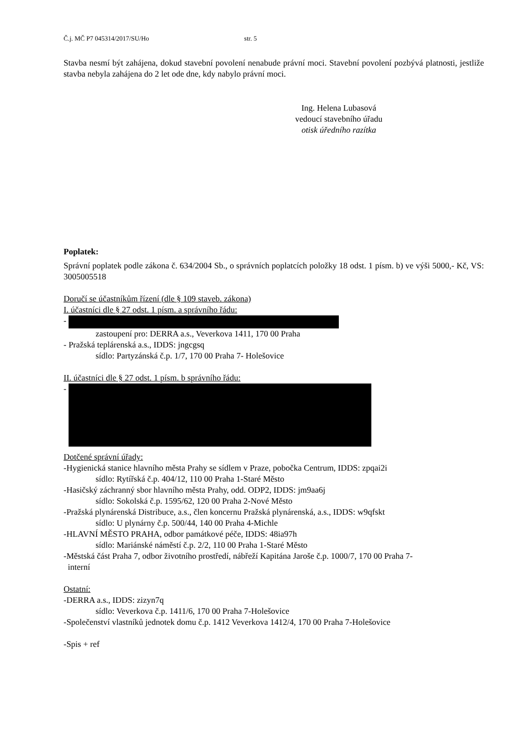Č.j. MČ P7 045314/2017/SU/Ho str. 5
Stavba nesmí být zahájena, dokud stavební povolení nenabude právní moci. Stavební povolení pozbývá platnosti, jestliže stavba nebyla zahájena do 2 let ode dne, kdy nabylo právní moci.
Ing. Helena Lubasová
vedoucí stavebního úřadu
otisk úředního razítka
Poplatek:
Správní poplatek podle zákona č. 634/2004 Sb., o správních poplatcích položky 18 odst. 1 písm. b) ve výši 5000,- Kč, VS: 3005005518
Doručí se účastníkům řízení (dle § 109 staveb. zákona)
I. účastníci dle § 27 odst. 1 písm. a správního řádu:
-
zastoupení pro: DERRA a.s., Veverkova 1411, 170 00 Praha
- Pražská teplárenská a.s., IDDS: jngcgsq
sídlo: Partyzánská č.p. 1/7, 170 00 Praha 7- Holešovice
II. účastníci dle § 27 odst. 1 písm. b správního řádu:
-
Dotčené správní úřady:
-Hygienická stanice hlavního města Prahy se sídlem v Praze, pobočka Centrum, IDDS: zpqai2i
sídlo: Rytířská č.p. 404/12, 110 00 Praha 1-Staré Město
-Hasičský záchranný sbor hlavního města Prahy, odd. ODP2, IDDS: jm9aa6j
sídlo: Sokolská č.p. 1595/62, 120 00 Praha 2-Nové Město
-Pražská plynárenská Distribuce, a.s., člen koncernu Pražská plynárenská, a.s., IDDS: w9qfskt
sídlo: U plynárny č.p. 500/44, 140 00 Praha 4-Michle
-HLAVNÍ MĚSTO PRAHA, odbor památkové péče, IDDS: 48ia97h
sídlo: Mariánské náměstí č.p. 2/2, 110 00 Praha 1-Staré Město
-Městská část Praha 7, odbor životního prostředí, nábřeží Kapitána Jaroše č.p. 1000/7, 170 00 Praha 7-
interní
Ostatní:
-DERRA a.s., IDDS: zizyn7q
sídlo: Veverkova č.p. 1411/6, 170 00 Praha 7-Holešovice
-Společenství vlastníků jednotek domu č.p. 1412 Veverkova 1412/4, 170 00 Praha 7-Holešovice
-Spis + ref